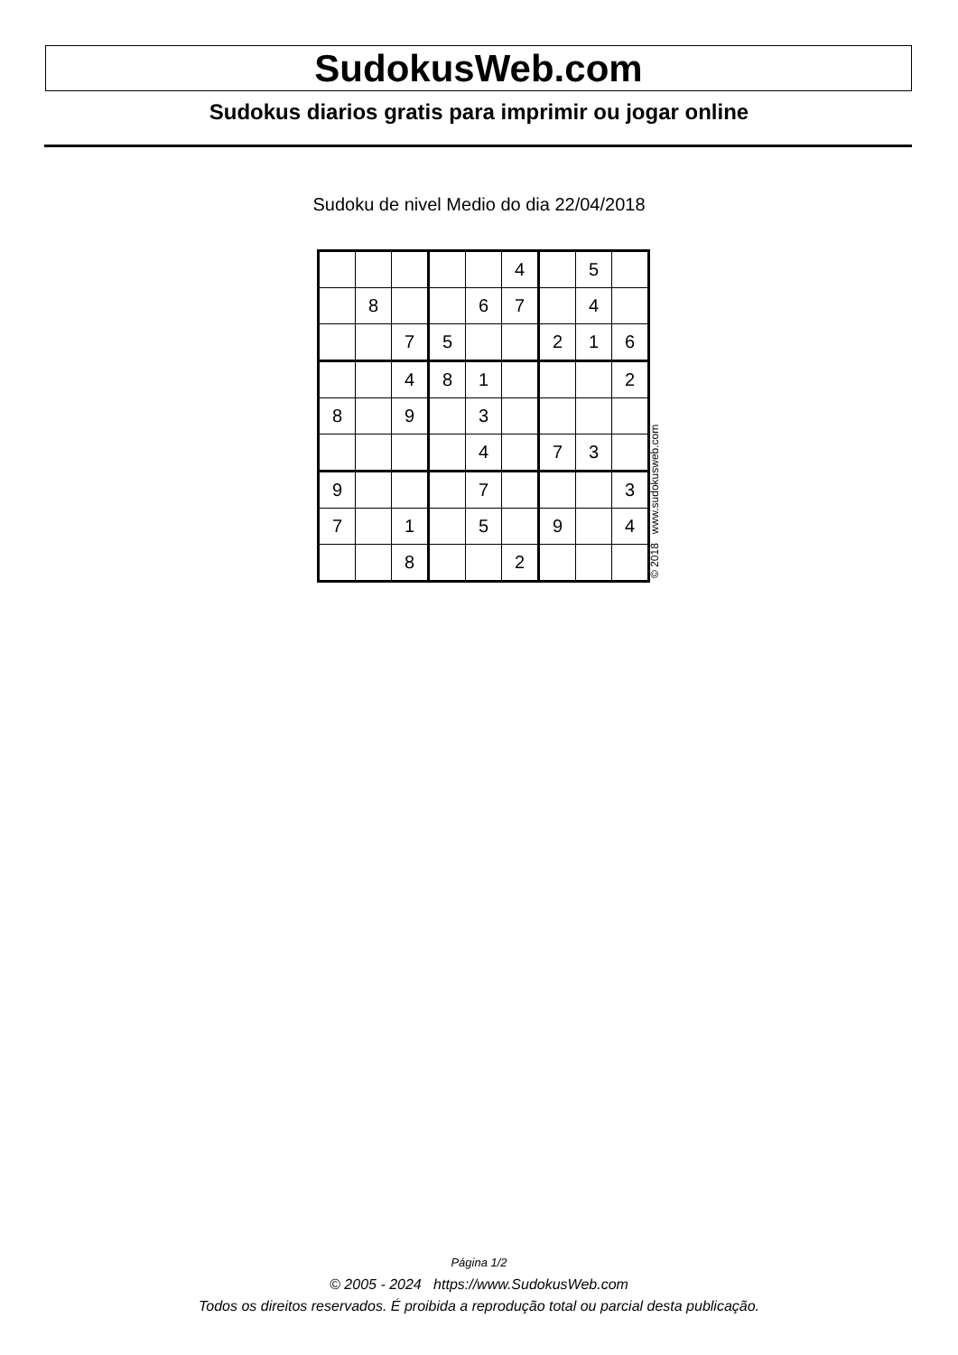SudokusWeb.com
Sudokus diarios gratis para imprimir ou jogar online
Sudoku de nivel Medio do dia 22/04/2018
| | | | | | 4 | | 5 | |
| | 8 | | | 6 | 7 | | 4 | |
| | | 7 | 5 | | | 2 | 1 | 6 |
| | | 4 | 8 | 1 | | | | 2 |
| 8 | | 9 | | 3 | | | | |
| | | | | 4 | | 7 | 3 | |
| 9 | | | | 7 | | | | 3 |
| 7 | | 1 | | 5 | | 9 | | 4 |
| | | 8 | | | 2 | | | |
© 2018 www.sudokusweb.com
Página 1/2
© 2005 - 2024 https://www.SudokusWeb.com
Todos os direitos reservados. É proibida a reprodução total ou parcial desta publicação.